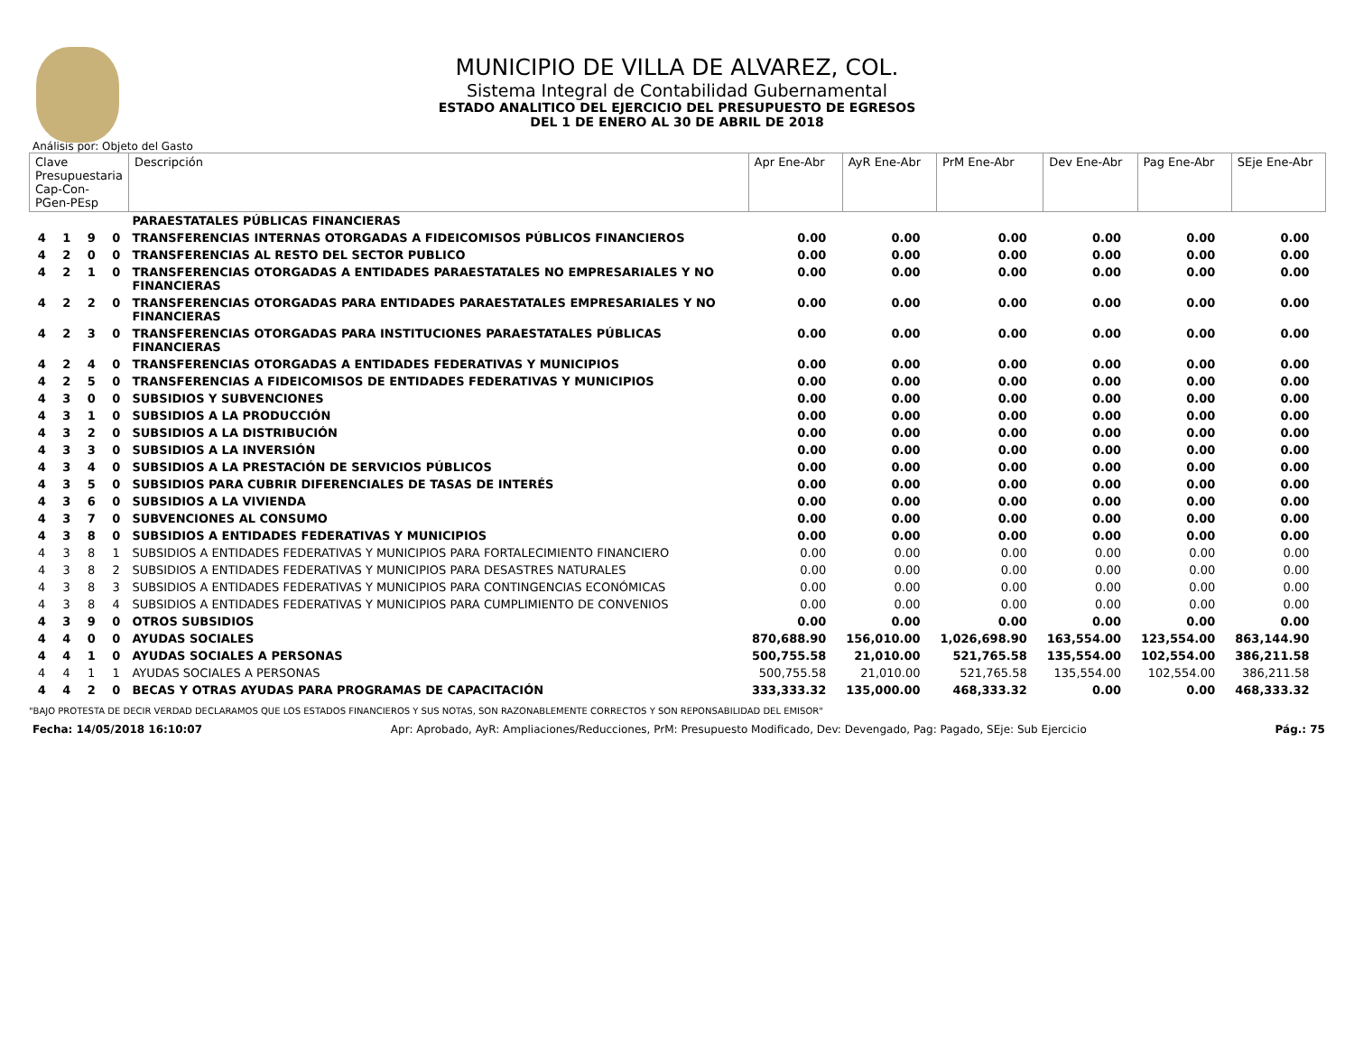MUNICIPIO DE VILLA DE ALVAREZ, COL.
Sistema Integral de Contabilidad Gubernamental
ESTADO ANALITICO DEL EJERCICIO DEL PRESUPUESTO DE EGRESOS
DEL 1 DE ENERO AL 30 DE ABRIL DE 2018
Análisis por: Objeto del Gasto
| Clave Presupuestaria Cap-Con-PGen-PEsp | | | | Descripción | Apr Ene-Abr | AyR Ene-Abr | PrM Ene-Abr | Dev Ene-Abr | Pag Ene-Abr | SEje Ene-Abr |
| --- | --- | --- | --- | --- | --- | --- | --- | --- | --- | --- |
| | | | | PARAESTATALES PÚBLICAS FINANCIERAS | | | | | | |
| 4 | 1 | 9 | 0 | TRANSFERENCIAS INTERNAS OTORGADAS A FIDEICOMISOS PÚBLICOS FINANCIEROS | 0.00 | 0.00 | 0.00 | 0.00 | 0.00 | 0.00 |
| 4 | 2 | 0 | 0 | TRANSFERENCIAS AL RESTO DEL SECTOR PUBLICO | 0.00 | 0.00 | 0.00 | 0.00 | 0.00 | 0.00 |
| 4 | 2 | 1 | 0 | TRANSFERENCIAS OTORGADAS A ENTIDADES PARAESTATALES NO EMPRESARIALES Y NO FINANCIERAS | 0.00 | 0.00 | 0.00 | 0.00 | 0.00 | 0.00 |
| 4 | 2 | 2 | 0 | TRANSFERENCIAS OTORGADAS PARA ENTIDADES PARAESTATALES EMPRESARIALES Y NO FINANCIERAS | 0.00 | 0.00 | 0.00 | 0.00 | 0.00 | 0.00 |
| 4 | 2 | 3 | 0 | TRANSFERENCIAS OTORGADAS PARA INSTITUCIONES PARAESTATALES PÚBLICAS FINANCIERAS | 0.00 | 0.00 | 0.00 | 0.00 | 0.00 | 0.00 |
| 4 | 2 | 4 | 0 | TRANSFERENCIAS OTORGADAS A ENTIDADES FEDERATIVAS Y MUNICIPIOS | 0.00 | 0.00 | 0.00 | 0.00 | 0.00 | 0.00 |
| 4 | 2 | 5 | 0 | TRANSFERENCIAS A FIDEICOMISOS DE ENTIDADES FEDERATIVAS Y MUNICIPIOS | 0.00 | 0.00 | 0.00 | 0.00 | 0.00 | 0.00 |
| 4 | 3 | 0 | 0 | SUBSIDIOS Y SUBVENCIONES | 0.00 | 0.00 | 0.00 | 0.00 | 0.00 | 0.00 |
| 4 | 3 | 1 | 0 | SUBSIDIOS A LA PRODUCCIÓN | 0.00 | 0.00 | 0.00 | 0.00 | 0.00 | 0.00 |
| 4 | 3 | 2 | 0 | SUBSIDIOS A LA DISTRIBUCIÓN | 0.00 | 0.00 | 0.00 | 0.00 | 0.00 | 0.00 |
| 4 | 3 | 3 | 0 | SUBSIDIOS A LA INVERSIÓN | 0.00 | 0.00 | 0.00 | 0.00 | 0.00 | 0.00 |
| 4 | 3 | 4 | 0 | SUBSIDIOS A LA PRESTACIÓN DE SERVICIOS PÚBLICOS | 0.00 | 0.00 | 0.00 | 0.00 | 0.00 | 0.00 |
| 4 | 3 | 5 | 0 | SUBSIDIOS PARA CUBRIR DIFERENCIALES DE TASAS DE INTERÉS | 0.00 | 0.00 | 0.00 | 0.00 | 0.00 | 0.00 |
| 4 | 3 | 6 | 0 | SUBSIDIOS A LA VIVIENDA | 0.00 | 0.00 | 0.00 | 0.00 | 0.00 | 0.00 |
| 4 | 3 | 7 | 0 | SUBVENCIONES AL CONSUMO | 0.00 | 0.00 | 0.00 | 0.00 | 0.00 | 0.00 |
| 4 | 3 | 8 | 0 | SUBSIDIOS A ENTIDADES FEDERATIVAS Y MUNICIPIOS | 0.00 | 0.00 | 0.00 | 0.00 | 0.00 | 0.00 |
| 4 | 3 | 8 | 1 | SUBSIDIOS A ENTIDADES FEDERATIVAS Y MUNICIPIOS PARA FORTALECIMIENTO FINANCIERO | 0.00 | 0.00 | 0.00 | 0.00 | 0.00 | 0.00 |
| 4 | 3 | 8 | 2 | SUBSIDIOS A ENTIDADES FEDERATIVAS Y MUNICIPIOS PARA DESASTRES NATURALES | 0.00 | 0.00 | 0.00 | 0.00 | 0.00 | 0.00 |
| 4 | 3 | 8 | 3 | SUBSIDIOS A ENTIDADES FEDERATIVAS Y MUNICIPIOS PARA CONTINGENCIAS ECONÓMICAS | 0.00 | 0.00 | 0.00 | 0.00 | 0.00 | 0.00 |
| 4 | 3 | 8 | 4 | SUBSIDIOS A ENTIDADES FEDERATIVAS Y MUNICIPIOS PARA CUMPLIMIENTO DE CONVENIOS | 0.00 | 0.00 | 0.00 | 0.00 | 0.00 | 0.00 |
| 4 | 3 | 9 | 0 | OTROS SUBSIDIOS | 0.00 | 0.00 | 0.00 | 0.00 | 0.00 | 0.00 |
| 4 | 4 | 0 | 0 | AYUDAS SOCIALES | 870,688.90 | 156,010.00 | 1,026,698.90 | 163,554.00 | 123,554.00 | 863,144.90 |
| 4 | 4 | 1 | 0 | AYUDAS SOCIALES A PERSONAS | 500,755.58 | 21,010.00 | 521,765.58 | 135,554.00 | 102,554.00 | 386,211.58 |
| 4 | 4 | 1 | 1 | AYUDAS SOCIALES A PERSONAS | 500,755.58 | 21,010.00 | 521,765.58 | 135,554.00 | 102,554.00 | 386,211.58 |
| 4 | 4 | 2 | 0 | BECAS Y OTRAS AYUDAS PARA PROGRAMAS DE CAPACITACIÓN | 333,333.32 | 135,000.00 | 468,333.32 | 0.00 | 0.00 | 468,333.32 |
"BAJO PROTESTA DE DECIR VERDAD DECLARAMOS QUE LOS ESTADOS FINANCIEROS Y SUS NOTAS, SON RAZONABLEMENTE CORRECTOS Y SON REPONSABILIDAD DEL EMISOR"
Fecha: 14/05/2018 16:10:07 Apr: Aprobado, AyR: Ampliaciones/Reducciones, PrM: Presupuesto Modificado, Dev: Devengado, Pag: Pagado, SEje: Sub Ejercicio Pág.: 75